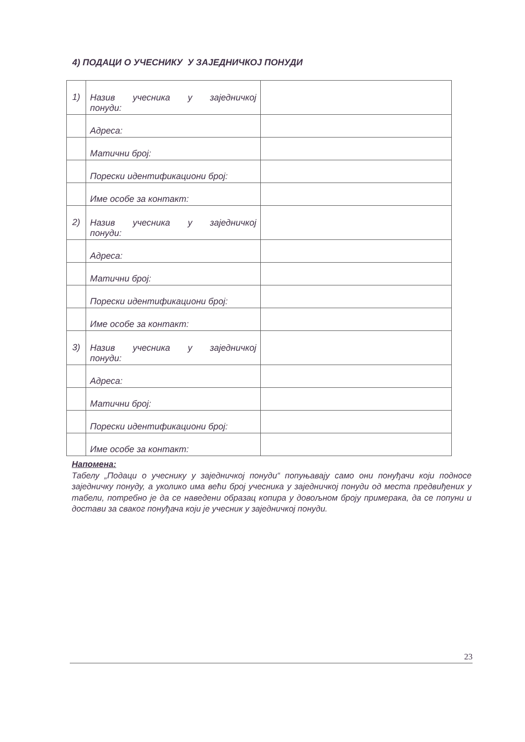4) ПОДАЦИ О УЧЕСНИКУ У ЗАЈЕДНИЧКОЈ ПОНУДИ
| 1) | Назив учесника у заједничкој понуди: | |
| | Адреса: | |
| | Матични број: | |
| | Порески идентификациони број: | |
| | Име особе за контакт: | |
| 2) | Назив учесника у заједничкој понуди: | |
| | Адреса: | |
| | Матични број: | |
| | Порески идентификациони број: | |
| | Име особе за контакт: | |
| 3) | Назив учесника у заједничкој понуди: | |
| | Адреса: | |
| | Матични број: | |
| | Порески идентификациони број: | |
| | Име особе за контакт: | |
Напомена:
Табелу „Подаци о учеснику у заједничкој понуди“ попуњавају само они понуђачи који подносе заједничку понуду, а уколико има већи број учесника у заједничкој понуди од места предвиђених у табели, потребно је да се наведени образац копира у довољном броју примерака, да се попуни и достави за сваког понуђача који је учесник у заједничкој понуди.
23